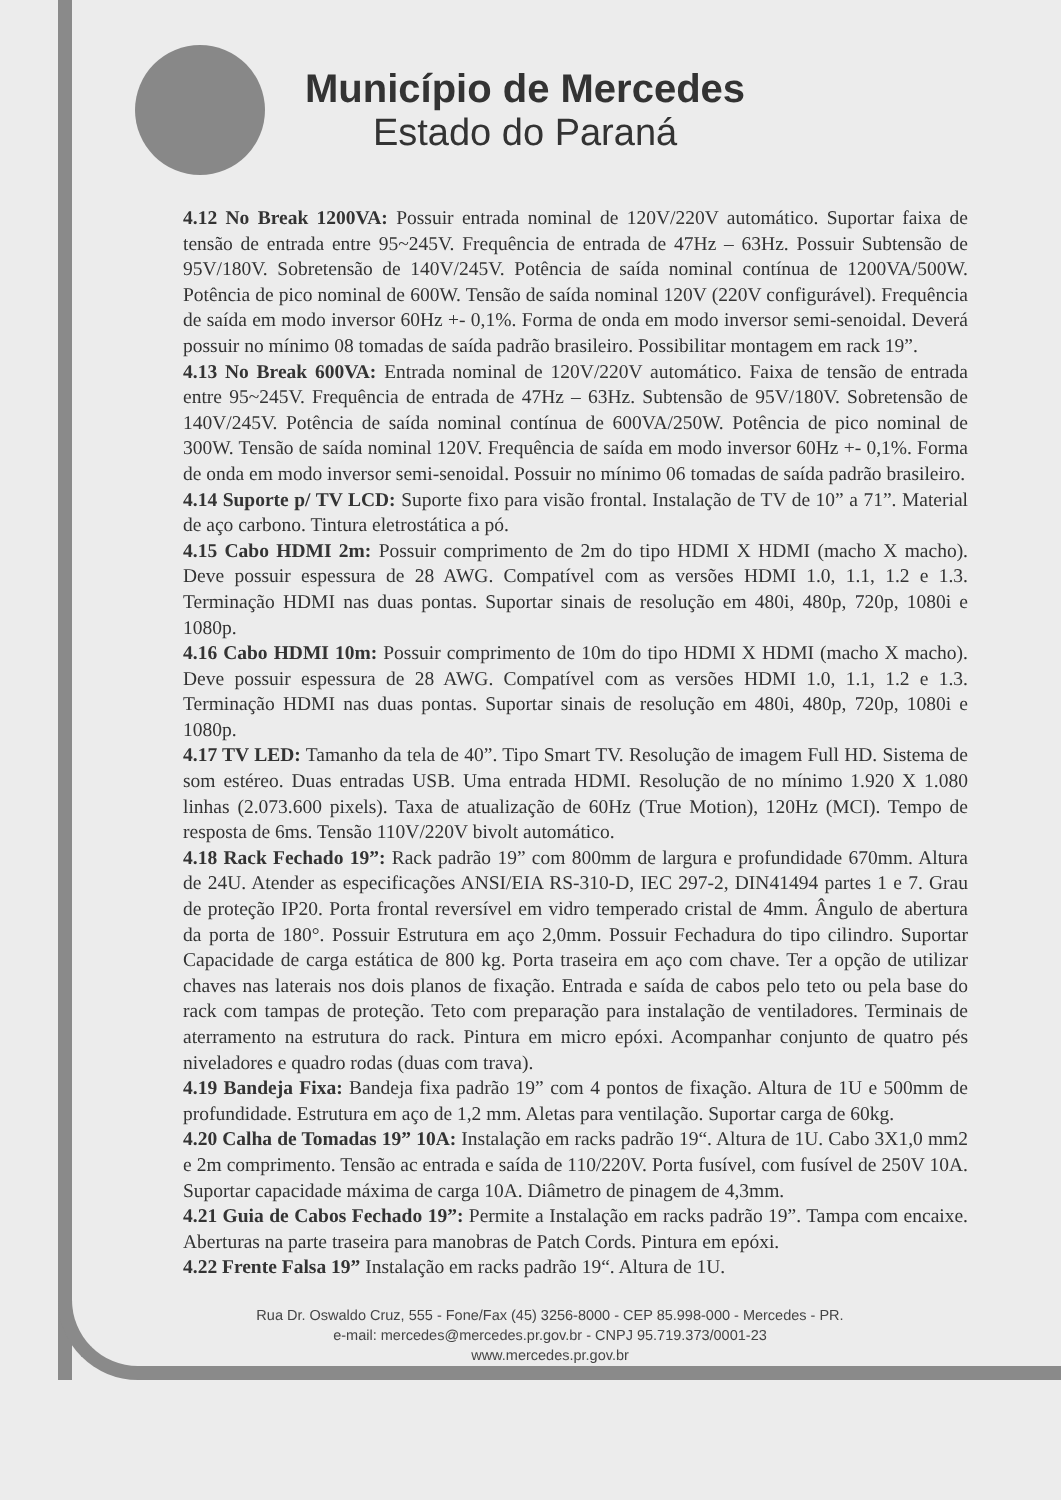Município de Mercedes
Estado do Paraná
4.12 No Break 1200VA: Possuir entrada nominal de 120V/220V automático. Suportar faixa de tensão de entrada entre 95~245V. Frequência de entrada de 47Hz – 63Hz. Possuir Subtensão de 95V/180V. Sobretensão de 140V/245V. Potência de saída nominal contínua de 1200VA/500W. Potência de pico nominal de 600W. Tensão de saída nominal 120V (220V configurável). Frequência de saída em modo inversor 60Hz +- 0,1%. Forma de onda em modo inversor semi-senoidal. Deverá possuir no mínimo 08 tomadas de saída padrão brasileiro. Possibilitar montagem em rack 19”.
4.13 No Break 600VA: Entrada nominal de 120V/220V automático. Faixa de tensão de entrada entre 95~245V. Frequência de entrada de 47Hz – 63Hz. Subtensão de 95V/180V. Sobretensão de 140V/245V. Potência de saída nominal contínua de 600VA/250W. Potência de pico nominal de 300W. Tensão de saída nominal 120V. Frequência de saída em modo inversor 60Hz +- 0,1%. Forma de onda em modo inversor semi-senoidal. Possuir no mínimo 06 tomadas de saída padrão brasileiro.
4.14 Suporte p/ TV LCD: Suporte fixo para visão frontal. Instalação de TV de 10” a 71”. Material de aço carbono. Tintura eletrostática a pó.
4.15 Cabo HDMI 2m: Possuir comprimento de 2m do tipo HDMI X HDMI (macho X macho). Deve possuir espessura de 28 AWG. Compatível com as versões HDMI 1.0, 1.1, 1.2 e 1.3. Terminação HDMI nas duas pontas. Suportar sinais de resolução em 480i, 480p, 720p, 1080i e 1080p.
4.16 Cabo HDMI 10m: Possuir comprimento de 10m do tipo HDMI X HDMI (macho X macho). Deve possuir espessura de 28 AWG. Compatível com as versões HDMI 1.0, 1.1, 1.2 e 1.3. Terminação HDMI nas duas pontas. Suportar sinais de resolução em 480i, 480p, 720p, 1080i e 1080p.
4.17 TV LED: Tamanho da tela de 40”. Tipo Smart TV. Resolução de imagem Full HD. Sistema de som estéreo. Duas entradas USB. Uma entrada HDMI. Resolução de no mínimo 1.920 X 1.080 linhas (2.073.600 pixels). Taxa de atualização de 60Hz (True Motion), 120Hz (MCI). Tempo de resposta de 6ms. Tensão 110V/220V bivolt automático.
4.18 Rack Fechado 19”: Rack padrão 19” com 800mm de largura e profundidade 670mm. Altura de 24U. Atender as especificações ANSI/EIA RS-310-D, IEC 297-2, DIN41494 partes 1 e 7. Grau de proteção IP20. Porta frontal reversível em vidro temperado cristal de 4mm. Ângulo de abertura da porta de 180°. Possuir Estrutura em aço 2,0mm. Possuir Fechadura do tipo cilindro. Suportar Capacidade de carga estática de 800 kg. Porta traseira em aço com chave. Ter a opção de utilizar chaves nas laterais nos dois planos de fixação. Entrada e saída de cabos pelo teto ou pela base do rack com tampas de proteção. Teto com preparação para instalação de ventiladores. Terminais de aterramento na estrutura do rack. Pintura em micro epóxi. Acompanhar conjunto de quatro pés niveladores e quadro rodas (duas com trava).
4.19 Bandeja Fixa: Bandeja fixa padrão 19” com 4 pontos de fixação. Altura de 1U e 500mm de profundidade. Estrutura em aço de 1,2 mm. Aletas para ventilação. Suportar carga de 60kg.
4.20 Calha de Tomadas 19” 10A: Instalação em racks padrão 19“. Altura de 1U. Cabo 3X1,0 mm2 e 2m comprimento. Tensão ac entrada e saída de 110/220V. Porta fusível, com fusível de 250V 10A. Suportar capacidade máxima de carga 10A. Diâmetro de pinagem de 4,3mm.
4.21 Guia de Cabos Fechado 19”: Permite a Instalação em racks padrão 19”. Tampa com encaixe. Aberturas na parte traseira para manobras de Patch Cords. Pintura em epóxi.
4.22 Frente Falsa 19” Instalação em racks padrão 19“. Altura de 1U.
Rua Dr. Oswaldo Cruz, 555 - Fone/Fax (45) 3256-8000 - CEP 85.998-000 - Mercedes - PR.
e-mail: mercedes@mercedes.pr.gov.br - CNPJ 95.719.373/0001-23
www.mercedes.pr.gov.br